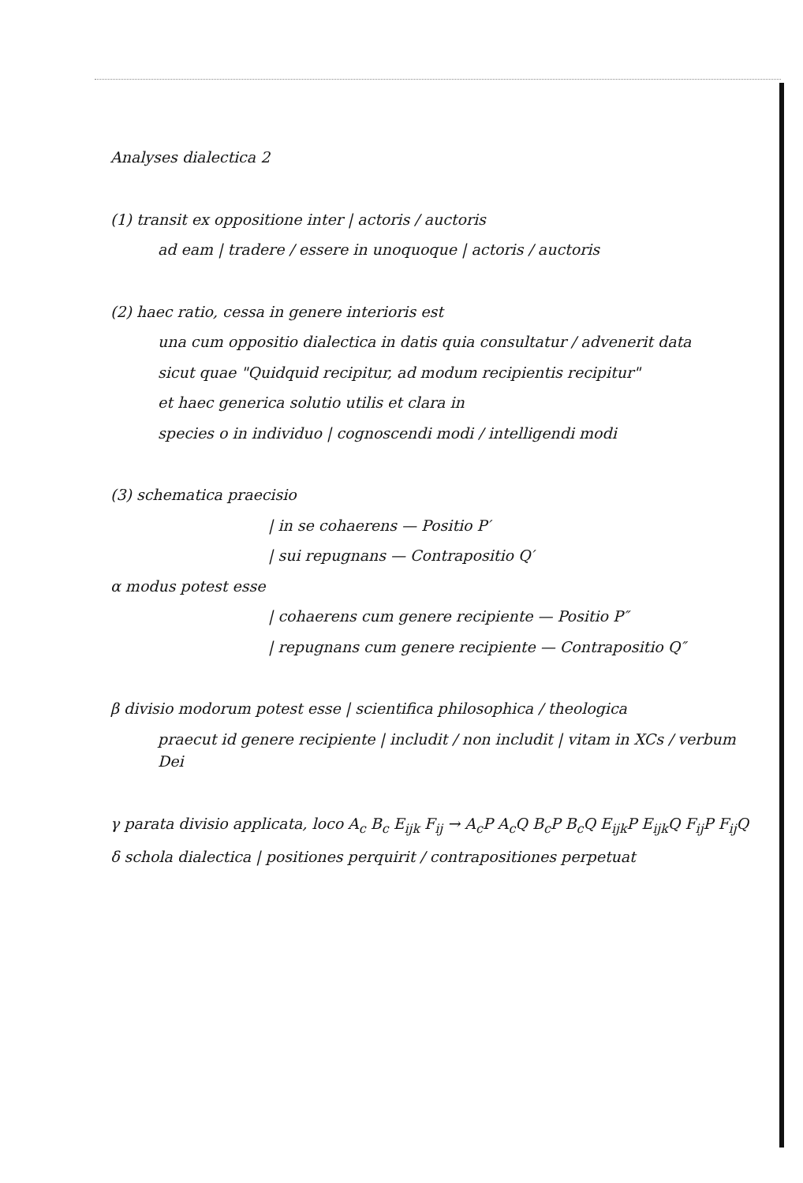Analyses dialectica 2
(1) transit ex oppositione inter | actoris / auctoris
ad eam | tradere / essere in unoquoque | actoris / auctoris
(2) haec ratio, cessa in genere interioris est
una cum oppositio dialectica in datis quia consultatur / advenerit data
sicut quae "Quidquid recipitur, ad modum recipientis recipitur"
et haec generica solutio utilis et clara in
species o in individuo | cognoscendi modi / intelligendi modi
(3) schematica praecisio
| in se cohaerens — Positio P′
| sui repugnans — Contrapositio Q′
α modus potest esse
| cohaerens cum genere recipiente — Positio P″
| repugnans cum genere recipiente — Contrapositio Q″
β divisio modorum potest esse | scientifica philosophica / theologica
praecut id genere recipiente | includit / non includit | vitam in XCs / verbum Dei
γ parata divisio applicata, loco A<sub>c</sub> B<sub>c</sub> E<sub>ijk</sub> F<sub>ij</sub> → A<sub>c</sub>P A<sub>c</sub>Q B<sub>c</sub>P B<sub>c</sub>Q E<sub>ijk</sub>P E<sub>ijk</sub>Q F<sub>ij</sub>P F<sub>ij</sub>Q
δ schola dialectica | positiones perquirit / contrapositiones perpetuat